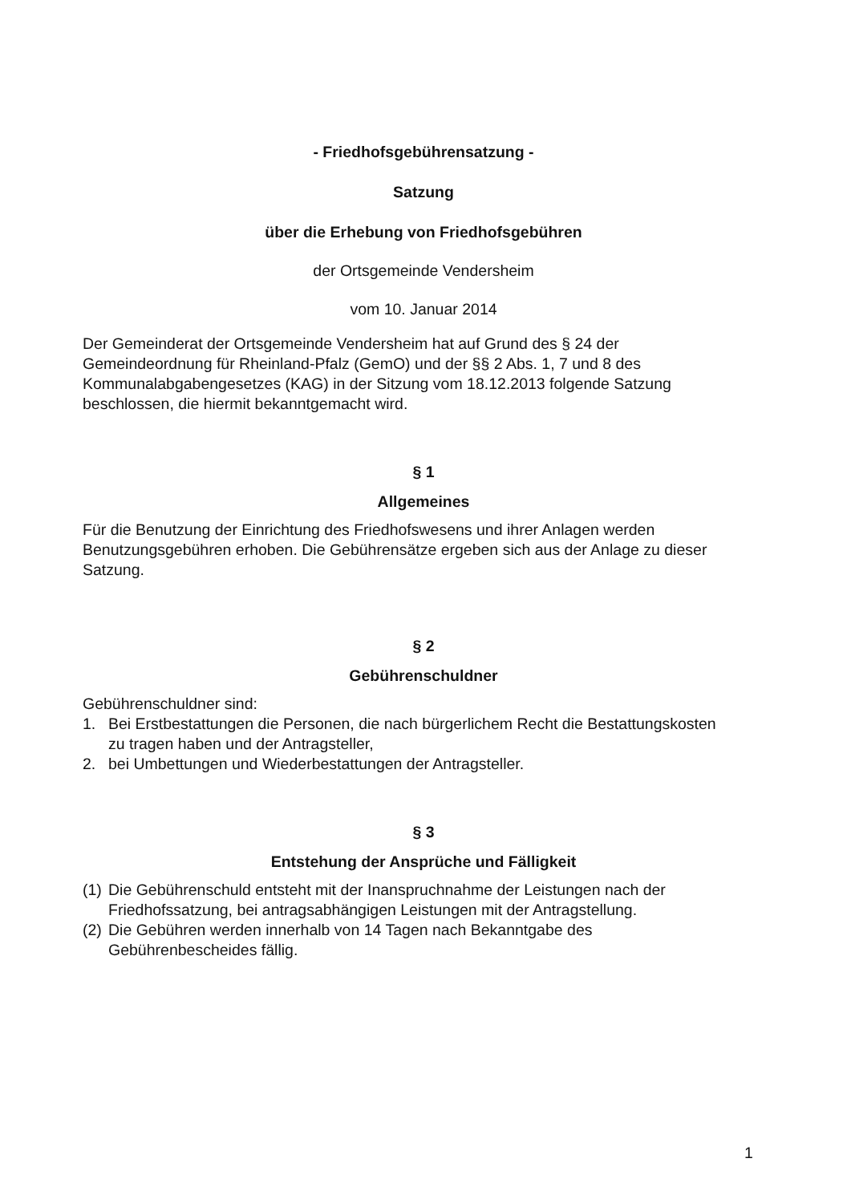- Friedhofsgebührensatzung -
Satzung
über die Erhebung von Friedhofsgebühren
der Ortsgemeinde Vendersheim
vom 10. Januar 2014
Der Gemeinderat der Ortsgemeinde Vendersheim hat auf Grund des § 24 der Gemeindeordnung für Rheinland-Pfalz (GemO) und der §§ 2 Abs. 1, 7 und 8 des Kommunalabgabengesetzes (KAG) in der Sitzung vom 18.12.2013 folgende Satzung beschlossen, die hiermit bekanntgemacht wird.
§ 1
Allgemeines
Für die Benutzung der Einrichtung des Friedhofswesens und ihrer Anlagen werden Benutzungsgebühren erhoben. Die Gebührensätze ergeben sich aus der Anlage zu dieser Satzung.
§ 2
Gebührenschuldner
Gebührenschuldner sind:
1. Bei Erstbestattungen die Personen, die nach bürgerlichem Recht die Bestattungskosten zu tragen haben und der Antragsteller,
2. bei Umbettungen und Wiederbestattungen der Antragsteller.
§ 3
Entstehung der Ansprüche und Fälligkeit
(1) Die Gebührenschuld entsteht mit der Inanspruchnahme der Leistungen nach der Friedhofssatzung, bei antragsabhängigen Leistungen mit der Antragstellung.
(2) Die Gebühren werden innerhalb von 14 Tagen nach Bekanntgabe des Gebührenbescheides fällig.
1